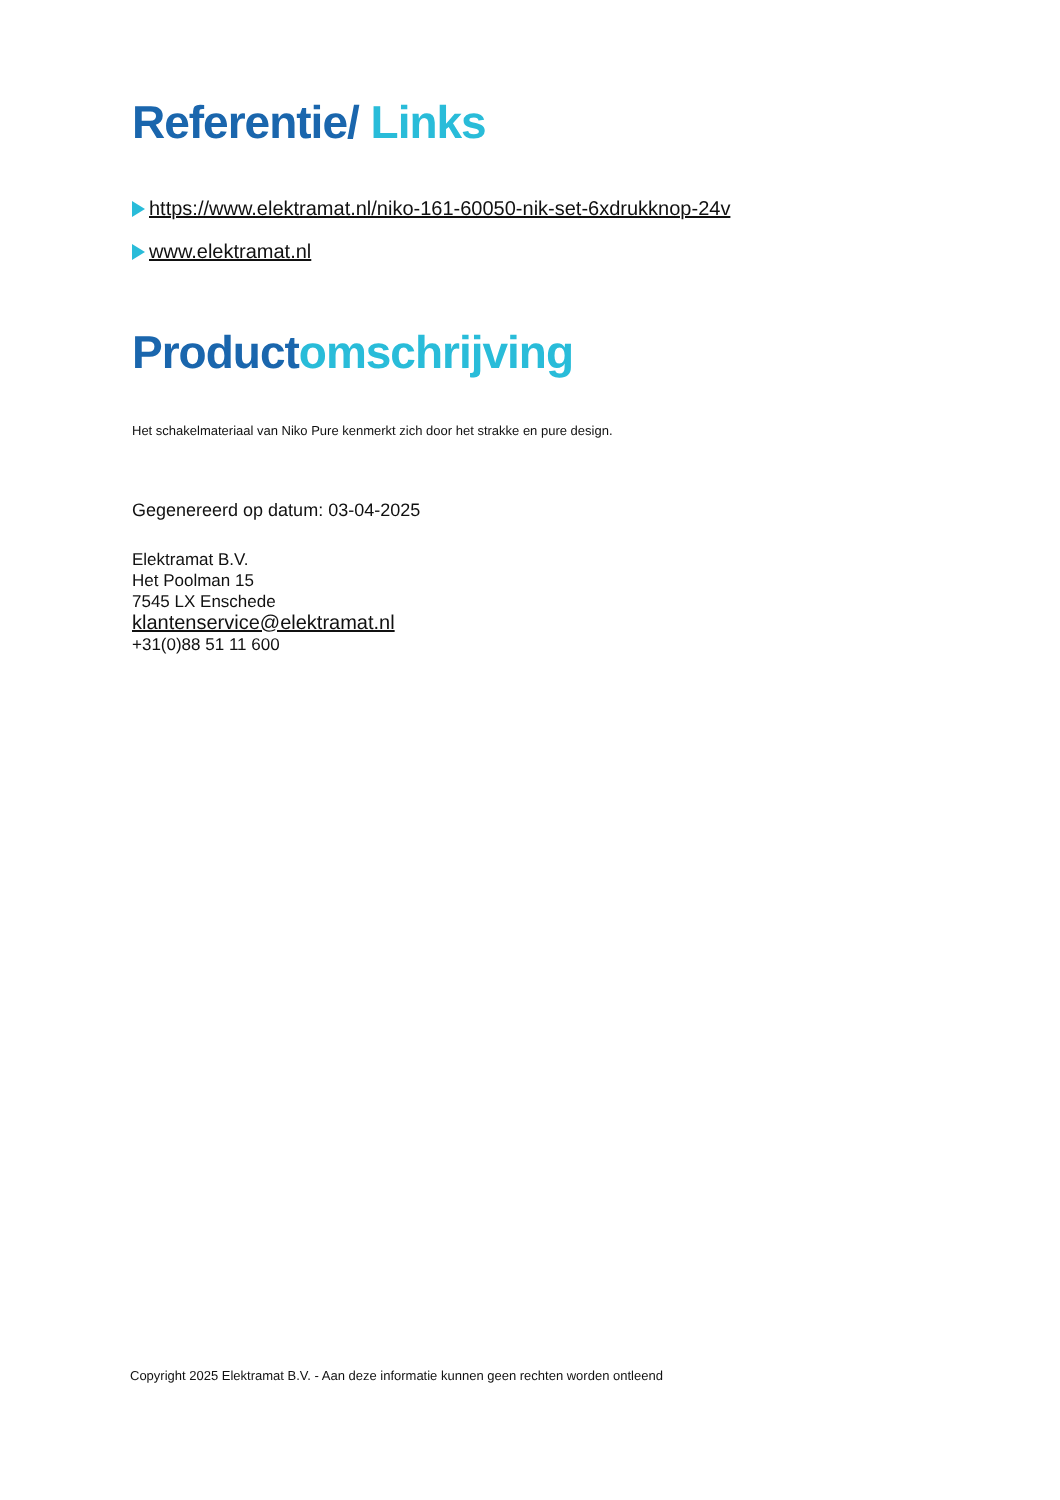Referentie/ Links
https://www.elektramat.nl/niko-161-60050-nik-set-6xdrukknop-24v
www.elektramat.nl
Productomschrijving
Het schakelmateriaal van Niko Pure kenmerkt zich door het strakke en pure design.
Gegenereerd op datum: 03-04-2025
Elektramat B.V.
Het Poolman 15
7545 LX Enschede
klantenservice@elektramat.nl
+31(0)88 51 11 600
Copyright 2025 Elektramat B.V. - Aan deze informatie kunnen geen rechten worden ontleend